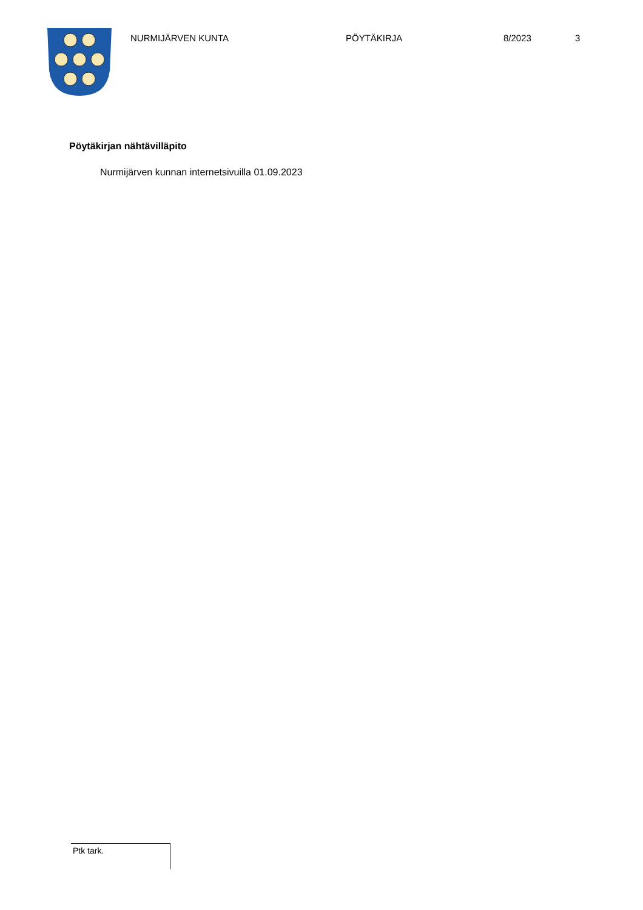NURMIJÄRVEN KUNTA PÖYTÄKIRJA 8/2023 3
Pöytäkirjan nähtävilläpito
Nurmijärven kunnan internetsivuilla 01.09.2023
Ptk tark.